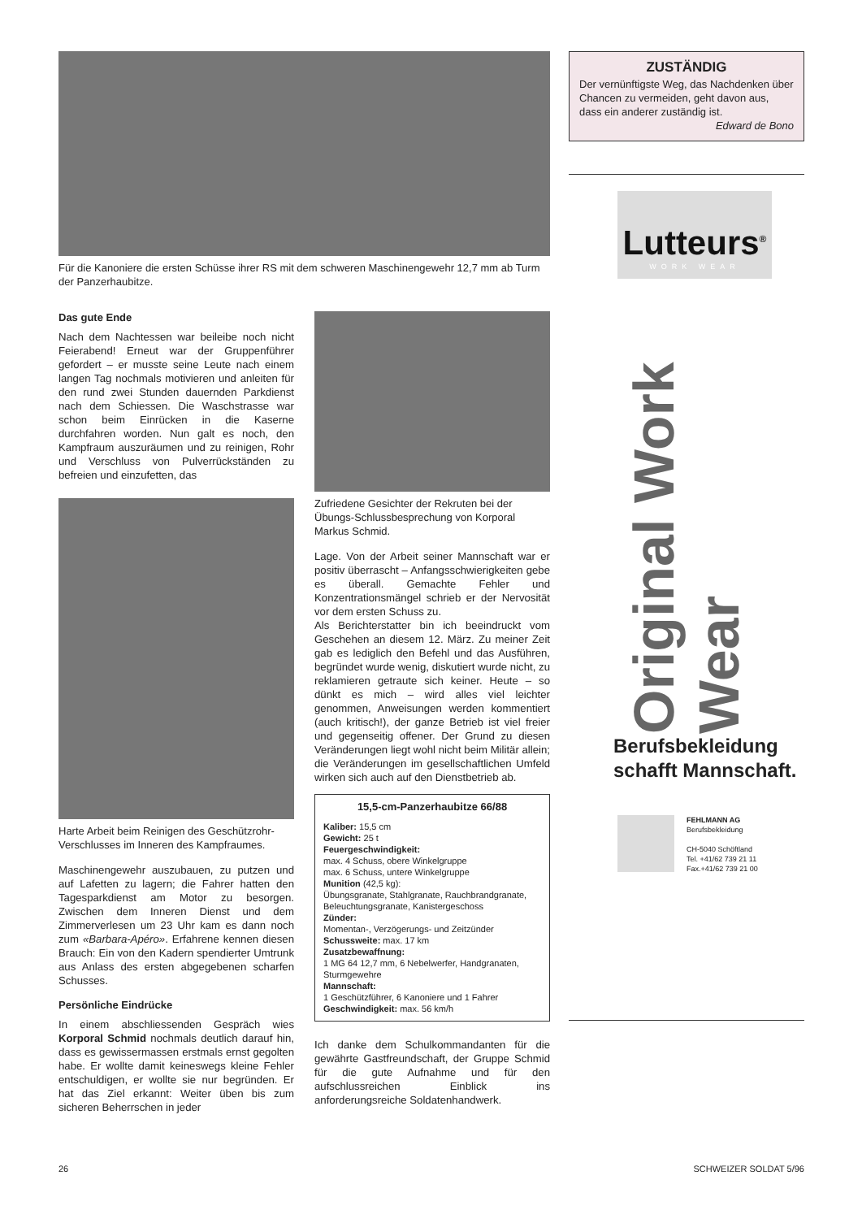Für die Kanoniere die ersten Schüsse ihrer RS mit dem schweren Maschinengewehr 12,7 mm ab Turm der Panzerhaubitze.
Das gute Ende
Nach dem Nachtessen war beileibe noch nicht Feierabend! Erneut war der Gruppenführer gefordert – er musste seine Leute nach einem langen Tag nochmals motivieren und anleiten für den rund zwei Stunden dauernden Parkdienst nach dem Schiessen. Die Waschstrasse war schon beim Einrücken in die Kaserne durchfahren worden. Nun galt es noch, den Kampfraum auszuräumen und zu reinigen, Rohr und Verschluss von Pulverrückständen zu befreien und einzufetten, das
Harte Arbeit beim Reinigen des Geschützrohr-Verschlusses im Inneren des Kampfraumes.
Maschinengewehr auszubauen, zu putzen und auf Lafetten zu lagern; die Fahrer hatten den Tagesparkdienst am Motor zu besorgen. Zwischen dem Inneren Dienst und dem Zimmerverlesen um 23 Uhr kam es dann noch zum «Barbara-Apéro». Erfahrene kennen diesen Brauch: Ein von den Kadern spendierter Umtrunk aus Anlass des ersten abgegebenen scharfen Schusses.
Persönliche Eindrücke
In einem abschliessenden Gespräch wies Korporal Schmid nochmals deutlich darauf hin, dass es gewissermassen erstmals ernst gegolten habe. Er wollte damit keineswegs kleine Fehler entschuldigen, er wollte sie nur begründen. Er hat das Ziel erkannt: Weiter üben bis zum sicheren Beherrschen in jeder
Zufriedene Gesichter der Rekruten bei der Übungs-Schlussbesprechung von Korporal Markus Schmid.
Lage. Von der Arbeit seiner Mannschaft war er positiv überrascht – Anfangsschwierigkeiten gebe es überall. Gemachte Fehler und Konzentrationsmängel schrieb er der Nervosität vor dem ersten Schuss zu.
Als Berichterstatter bin ich beeindruckt vom Geschehen an diesem 12. März. Zu meiner Zeit gab es lediglich den Befehl und das Ausführen, begründet wurde wenig, diskutiert wurde nicht, zu reklamieren getraute sich keiner. Heute – so dünkt es mich – wird alles viel leichter genommen, Anweisungen werden kommentiert (auch kritisch!), der ganze Betrieb ist viel freier und gegenseitig offener. Der Grund zu diesen Veränderungen liegt wohl nicht beim Militär allein; die Veränderungen im gesellschaftlichen Umfeld wirken sich auch auf den Dienstbetrieb ab.
15,5-cm-Panzerhaubitze 66/88
Kaliber: 15,5 cm
Gewicht: 25 t
Feuergeschwindigkeit:
max. 4 Schuss, obere Winkelgruppe
max. 6 Schuss, untere Winkelgruppe
Munition (42,5 kg):
Übungsgranate, Stahlgranate, Rauchbrandgranate, Beleuchtungsgranate, Kanistergeschoss
Zünder:
Momentan-, Verzögerungs- und Zeitzünder
Schussweite: max. 17 km
Zusatzbewaffnung:
1 MG 64 12,7 mm, 6 Nebelwerfer, Handgranaten, Sturmgewehre
Mannschaft:
1 Geschützführer, 6 Kanoniere und 1 Fahrer
Geschwindigkeit: max. 56 km/h
Ich danke dem Schulkommandanten für die gewährte Gastfreundschaft, der Gruppe Schmid für die gute Aufnahme und für den aufschlussreichen Einblick ins anforderungsreiche Soldatenhandwerk.
ZUSTÄNDIG
Der vernünftigste Weg, das Nachdenken über Chancen zu vermeiden, geht davon aus, dass ein anderer zuständig ist.
Edward de Bono
Lutteurs<sup>®</sup>
WORK WEAR
Original Work Wear
Berufsbekleidung schafft Mannschaft.
FEHLMANN AG
Berufsbekleidung
CH-5040 Schöftland
Tel. +41/62 739 21 11
Fax.+41/62 739 21 00
26 SCHWEIZER SOLDAT 5/96